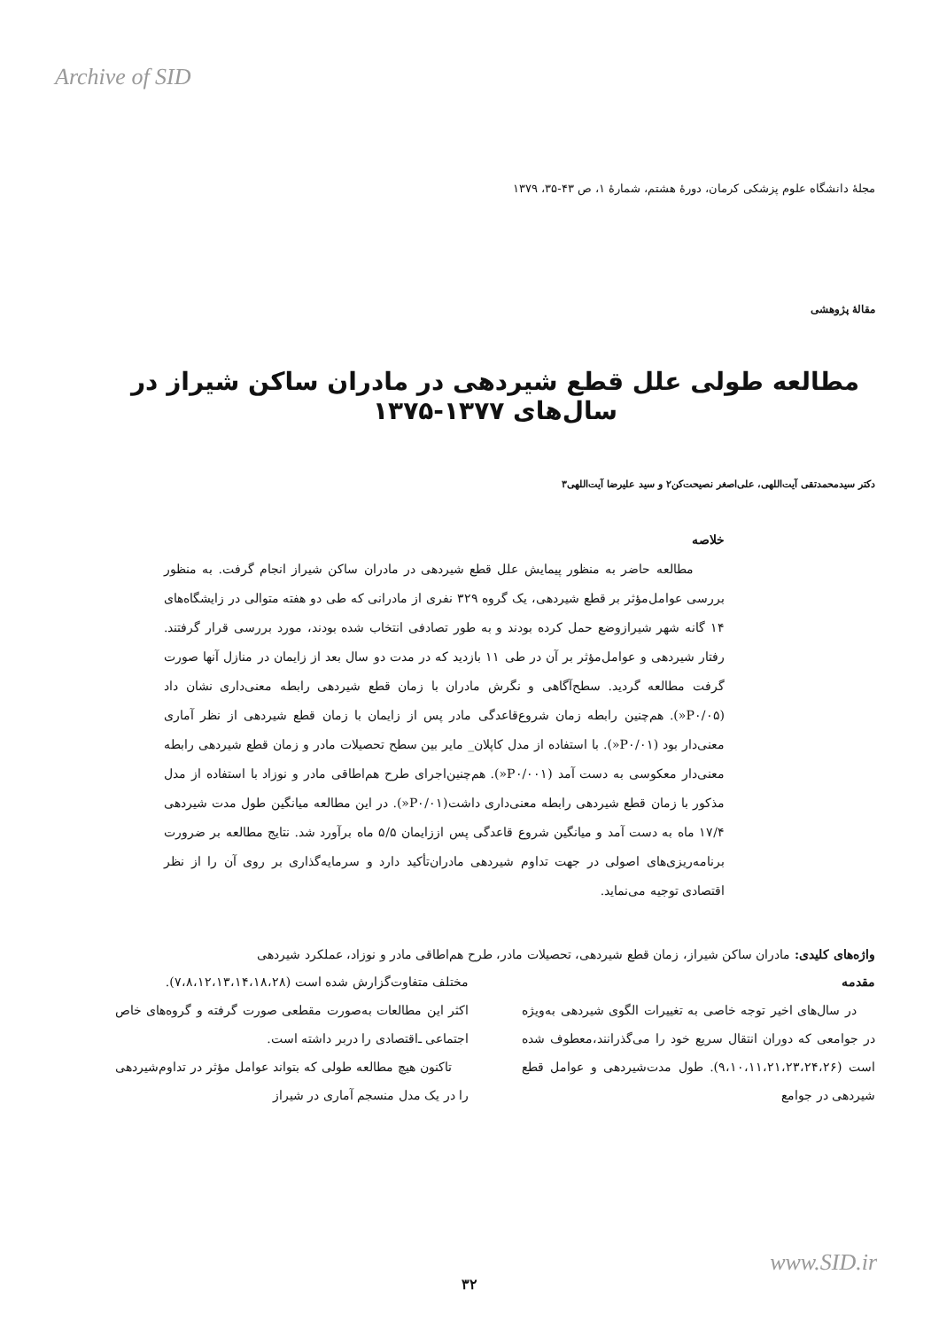Archive of SID
مجلهٔ دانشگاه علوم پزشکی کرمان، دورهٔ هشتم، شمارهٔ ۱، ص ۴۳-۳۵، ۱۳۷۹
مقالهٔ پژوهشی
مطالعه طولی علل قطع شیردهی در مادران ساکن شیراز در سال‌های ۱۳۷۷-۱۳۷۵
دکتر سیدمحمدتقی آیت‌اللهی، علی‌اصغر نصیحت‌کن۲ و سید علیرضا آیت‌اللهی۳
خلاصه
مطالعه حاضر به منظور پیمایش علل قطع شیردهی در مادران ساکن شیراز انجام گرفت. به منظور بررسی عوامل‌مؤثر بر قطع شیردهی، یک گروه ۳۲۹ نفری از مادرانی که طی دو هفته متوالی در زایشگاه‌های ۱۴ گانه شهر شیرازوضع حمل کرده بودند و به طور تصادفی انتخاب شده بودند، مورد بررسی قرار گرفتند. رفتار شیردهی و عوامل‌مؤثر بر آن در طی ۱۱ بازدید که در مدت دو سال بعد از زایمان در منازل آنها صورت گرفت مطالعه گردید. سطح‌آگاهی و نگرش مادران با زمان قطع شیردهی رابطه معنی‌داری نشان داد (P۰/۰۵«). هم‌چنین رابطه زمان شروع‌قاعدگی مادر پس از زایمان با زمان قطع شیردهی از نظر آماری معنی‌دار بود (P۰/۰۱«). با استفاده از مدل کاپلان_ مایر بین سطح تحصیلات مادر و زمان قطع شیردهی رابطه معنی‌دار معکوسی به دست آمد (P۰/۰۰۱«). هم‌چنین‌اجرای طرح هم‌اطاقی مادر و نوزاد با استفاده از مدل مذکور با زمان قطع شیردهی رابطه معنی‌داری داشت(P۰/۰۱«). در این مطالعه میانگین طول مدت شیردهی ۱۷/۴ ماه به دست آمد و میانگین شروع قاعدگی پس اززایمان ۵/۵ ماه برآورد شد. نتایج مطالعه بر ضرورت برنامه‌ریزی‌های اصولی در جهت تداوم شیردهی مادران‌تأکید دارد و سرمایه‌گذاری بر روی آن را از نظر اقتصادی توجیه می‌نماید.
واژه‌های کلیدی: مادران ساکن شیراز، زمان قطع شیردهی، تحصیلات مادر، طرح هم‌اطاقی مادر و نوزاد، عملکرد شیردهی
مقدمه
در سال‌های اخیر توجه خاصی به تغییرات الگوی شیردهی به‌ویژه در جوامعی که دوران انتقال سریع خود را می‌گذرانند،معطوف شده است (۹،۱۰،۱۱،۲۱،۲۳،۲۴،۲۶). طول مدت‌شیردهی و عوامل قطع شیردهی در جوامع
مختلف متفاوت‌گزارش شده است (۷،۸،۱۲،۱۳،۱۴،۱۸،۲۸).
اکثر این مطالعات به‌صورت مقطعی صورت گرفته و گروه‌های خاص اجتماعی ـ‌اقتصادی را دربر داشته است.
تاکنون هیچ مطالعه طولی که بتواند عوامل مؤثر در تداوم‌شیردهی را در یک مدل منسجم آماری در شیراز
www.SID.ir
۳۲